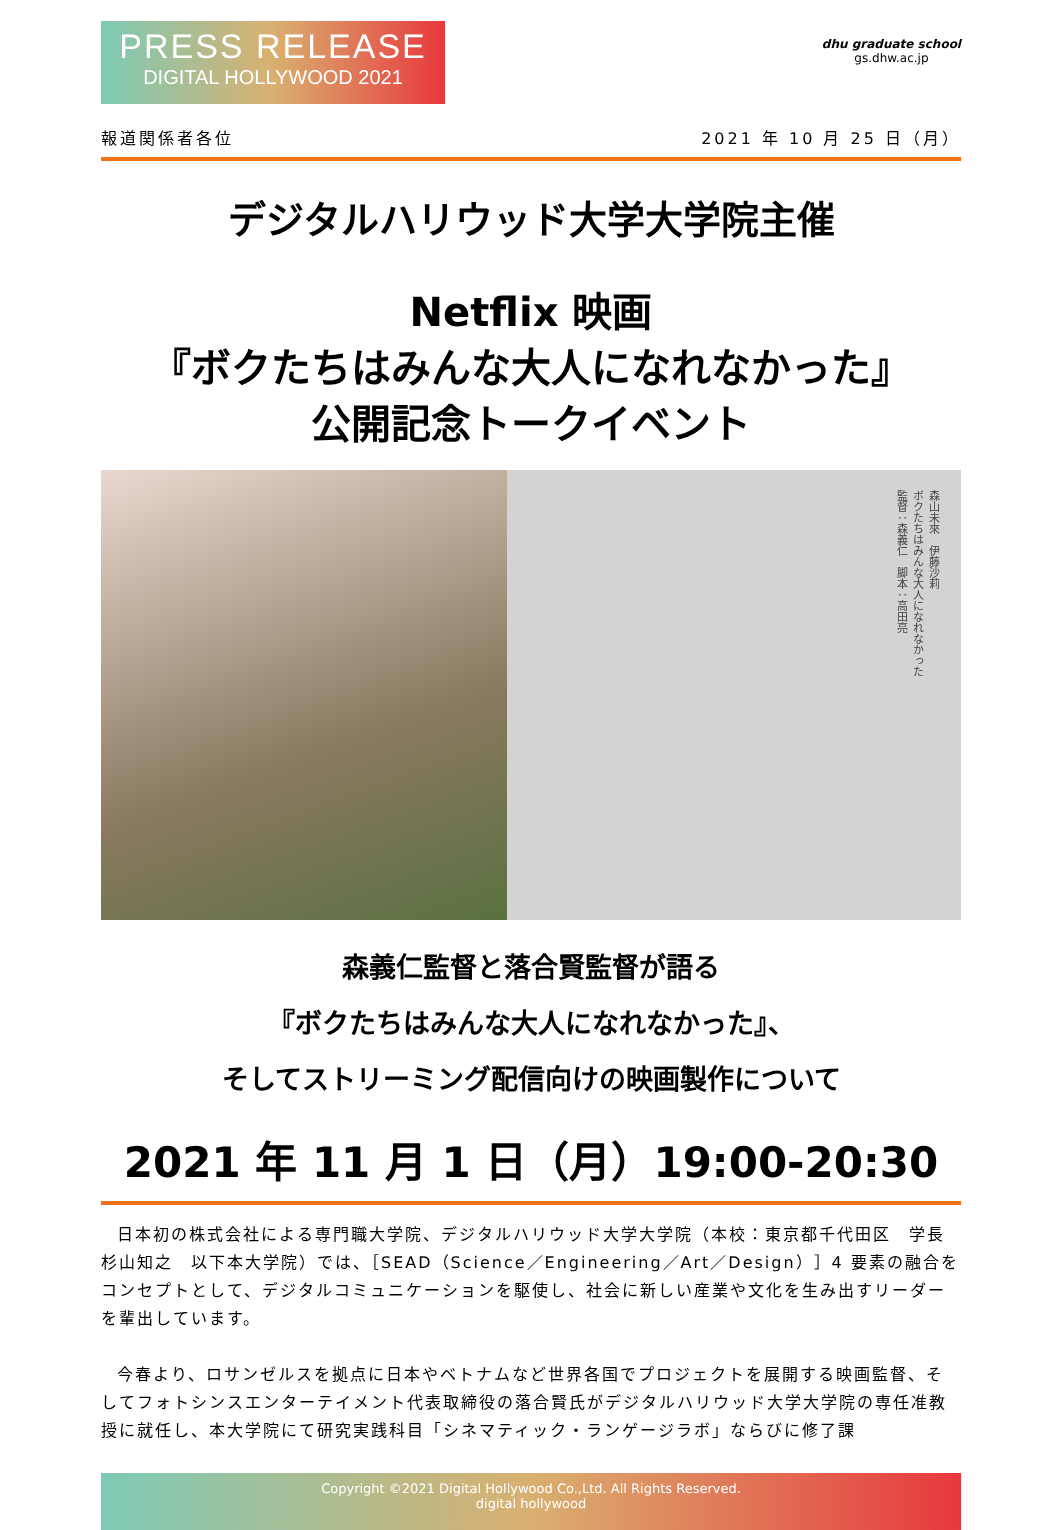PRESS RELEASE
DIGITAL HOLLYWOOD 2021
dhu graduate school
gs.dhw.ac.jp
報道関係者各位 2021 年 10 月 25 日（月）
デジタルハリウッド大学大学院主催
Netflix 映画
『ボクたちはみんな大人になれなかった』
公開記念トークイベント
森山未來　伊藤沙莉
ボクたちはみんな大人になれなかった
監督：森義仁　脚本：高田亮
森義仁監督と落合賢監督が語る
『ボクたちはみんな大人になれなかった』、
そしてストリーミング配信向けの映画製作について
2021 年 11 月 1 日（月）19:00-20:30
日本初の株式会社による専門職大学院、デジタルハリウッド大学大学院（本校：東京都千代田区　学長　杉山知之　以下本大学院）では、［SEAD（Science／Engineering／Art／Design）］4 要素の融合をコンセプトとして、デジタルコミュニケーションを駆使し、社会に新しい産業や文化を生み出すリーダーを輩出しています。
今春より、ロサンゼルスを拠点に日本やベトナムなど世界各国でプロジェクトを展開する映画監督、そしてフォトシンスエンターテイメント代表取締役の落合賢氏がデジタルハリウッド大学大学院の専任准教授に就任し、本大学院にて研究実践科目「シネマティック・ランゲージラボ」ならびに修了課
Copyright ©2021 Digital Hollywood Co.,Ltd. All Rights Reserved.
digital hollywood